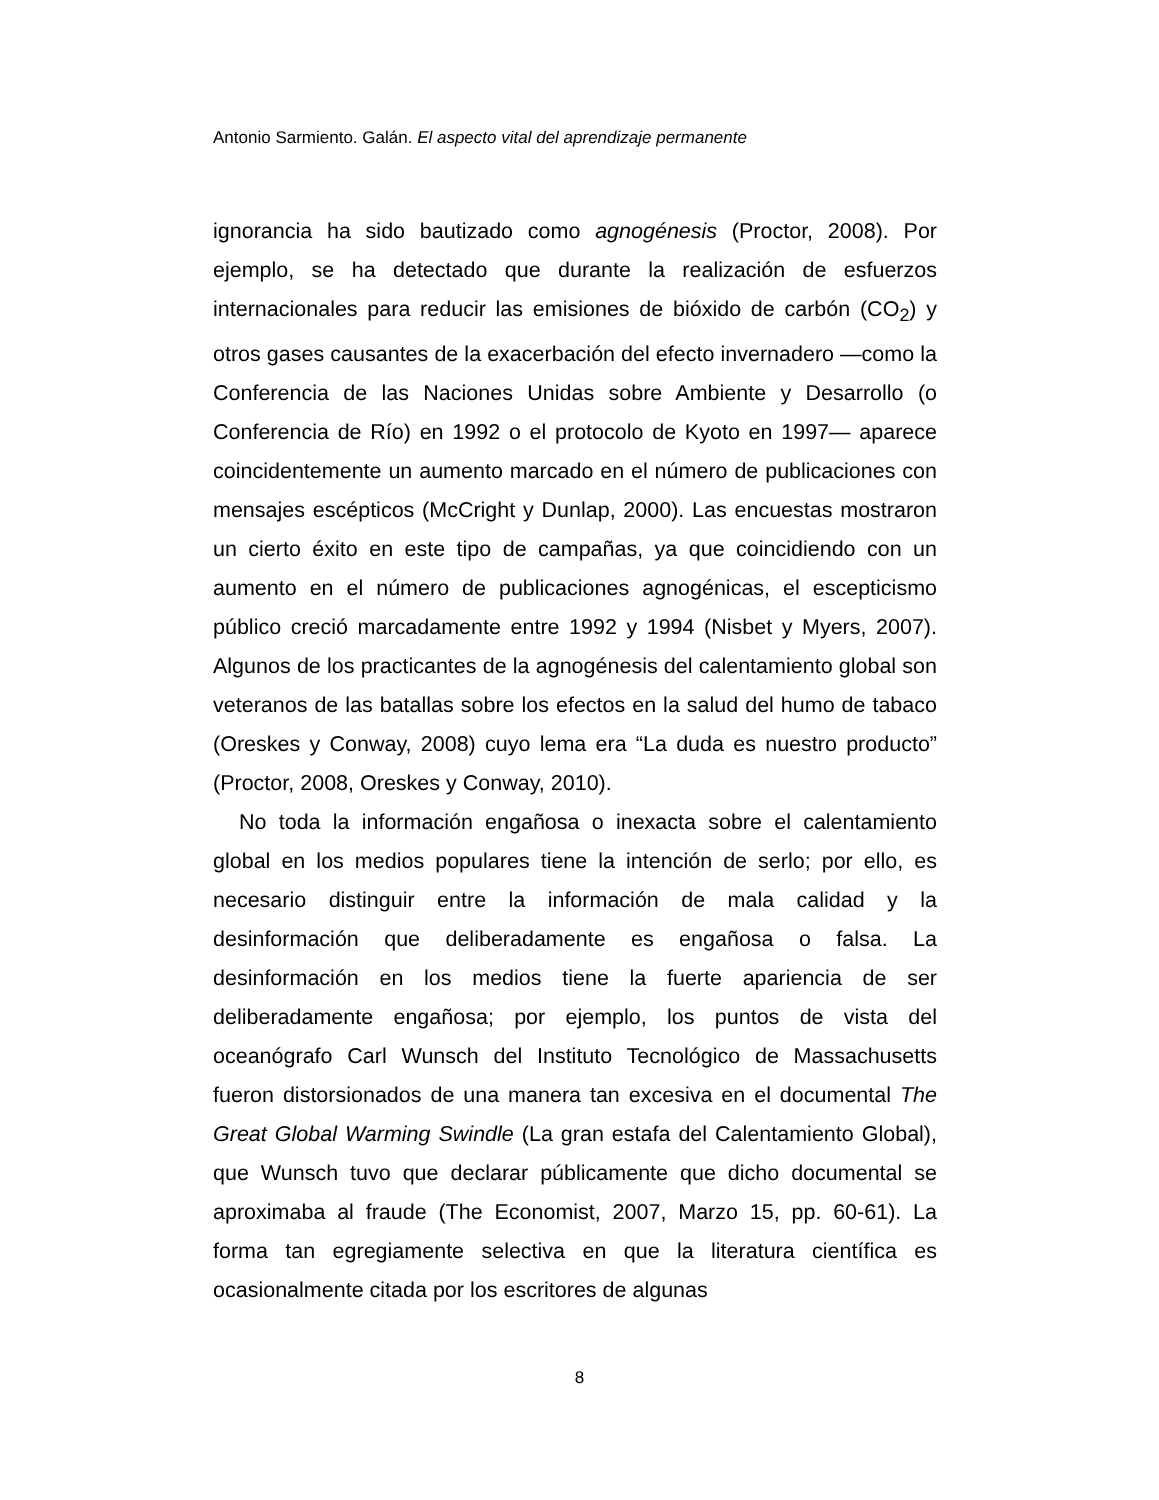Antonio Sarmiento. Galán. El aspecto vital del aprendizaje permanente
ignorancia ha sido bautizado como agnogénesis (Proctor, 2008). Por ejemplo, se ha detectado que durante la realización de esfuerzos internacionales para reducir las emisiones de bióxido de carbón (CO<sub>2</sub>) y otros gases causantes de la exacerbación del efecto invernadero —como la Conferencia de las Naciones Unidas sobre Ambiente y Desarrollo (o Conferencia de Río) en 1992 o el protocolo de Kyoto en 1997— aparece coincidentemente un aumento marcado en el número de publicaciones con mensajes escépticos (McCright y Dunlap, 2000). Las encuestas mostraron un cierto éxito en este tipo de campañas, ya que coincidiendo con un aumento en el número de publicaciones agnogénicas, el escepticismo público creció marcadamente entre 1992 y 1994 (Nisbet y Myers, 2007). Algunos de los practicantes de la agnogénesis del calentamiento global son veteranos de las batallas sobre los efectos en la salud del humo de tabaco (Oreskes y Conway, 2008) cuyo lema era “La duda es nuestro producto” (Proctor, 2008, Oreskes y Conway, 2010).
No toda la información engañosa o inexacta sobre el calentamiento global en los medios populares tiene la intención de serlo; por ello, es necesario distinguir entre la información de mala calidad y la desinformación que deliberadamente es engañosa o falsa. La desinformación en los medios tiene la fuerte apariencia de ser deliberadamente engañosa; por ejemplo, los puntos de vista del oceanógrafo Carl Wunsch del Instituto Tecnológico de Massachusetts fueron distorsionados de una manera tan excesiva en el documental The Great Global Warming Swindle (La gran estafa del Calentamiento Global), que Wunsch tuvo que declarar públicamente que dicho documental se aproximaba al fraude (The Economist, 2007, Marzo 15, pp. 60-61). La forma tan egregiamente selectiva en que la literatura científica es ocasionalmente citada por los escritores de algunas
8